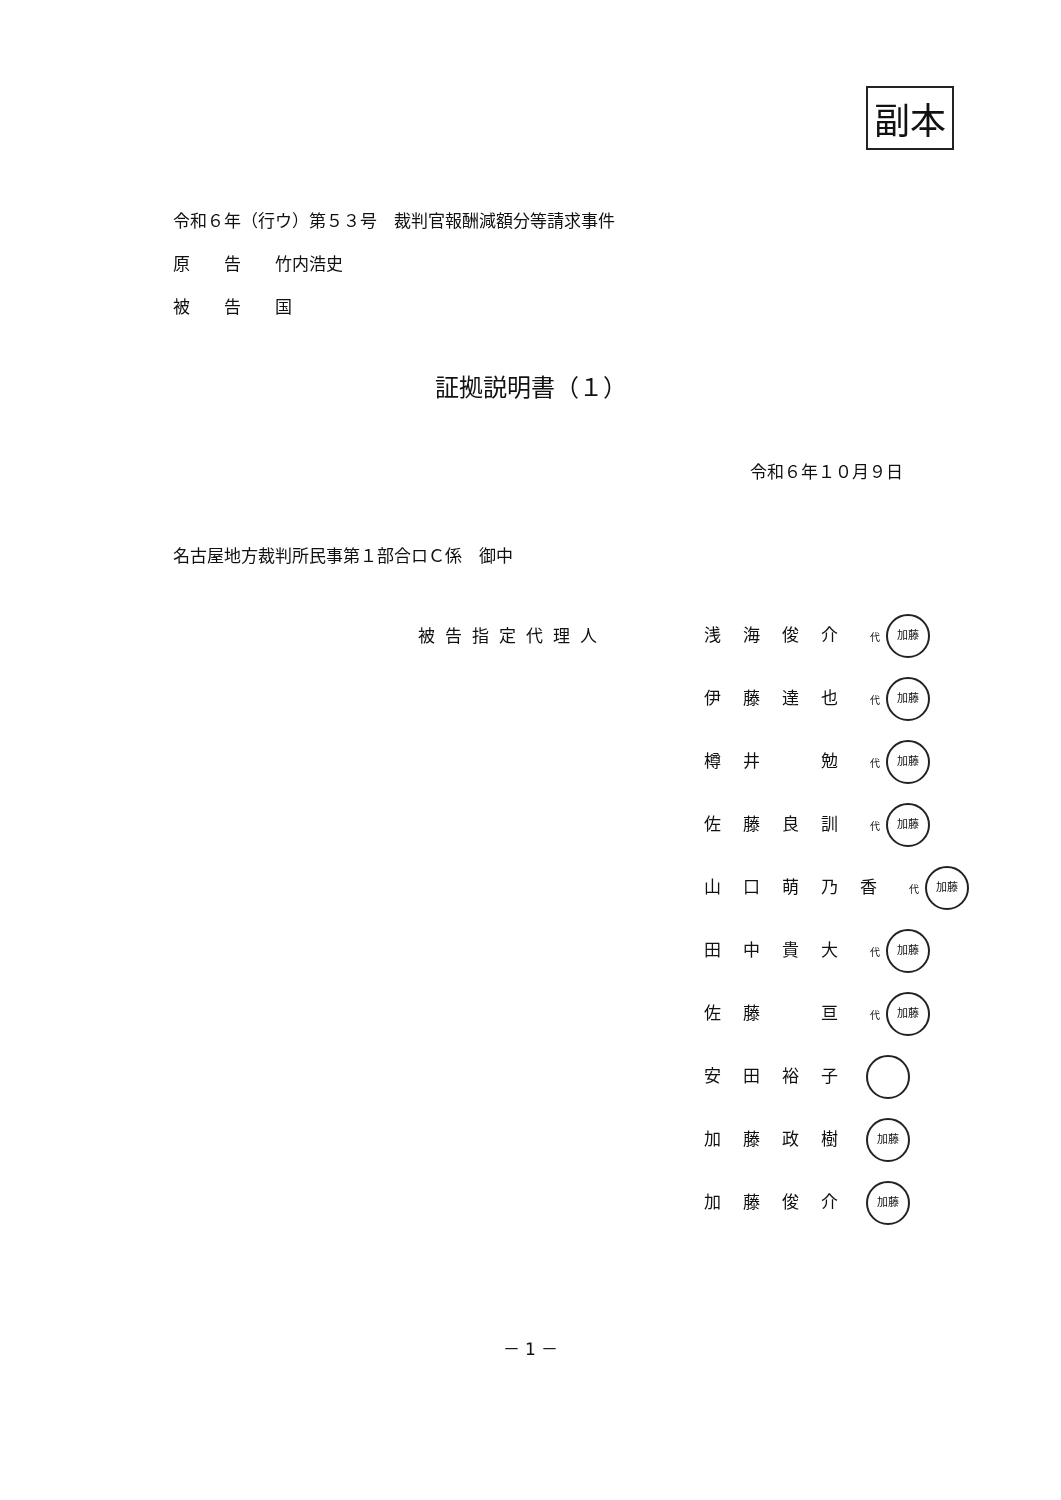副本
令和６年（行ウ）第５３号　裁判官報酬減額分等請求事件
原　　告　　竹内浩史
被　　告　　国
証拠説明書（１）
令和６年１０月９日
名古屋地方裁判所民事第１部合ロＣ係　御中
被告指定代理人
浅海俊介 代 加藤
伊藤達也 代 加藤
樽井　勉 代 加藤
佐藤良訓 代 加藤
山口萌乃香 代 加藤
田中貴大 代 加藤
佐藤　亘 代 加藤
安田裕子
加藤政樹 加藤
加藤俊介 加藤
－ 1 －